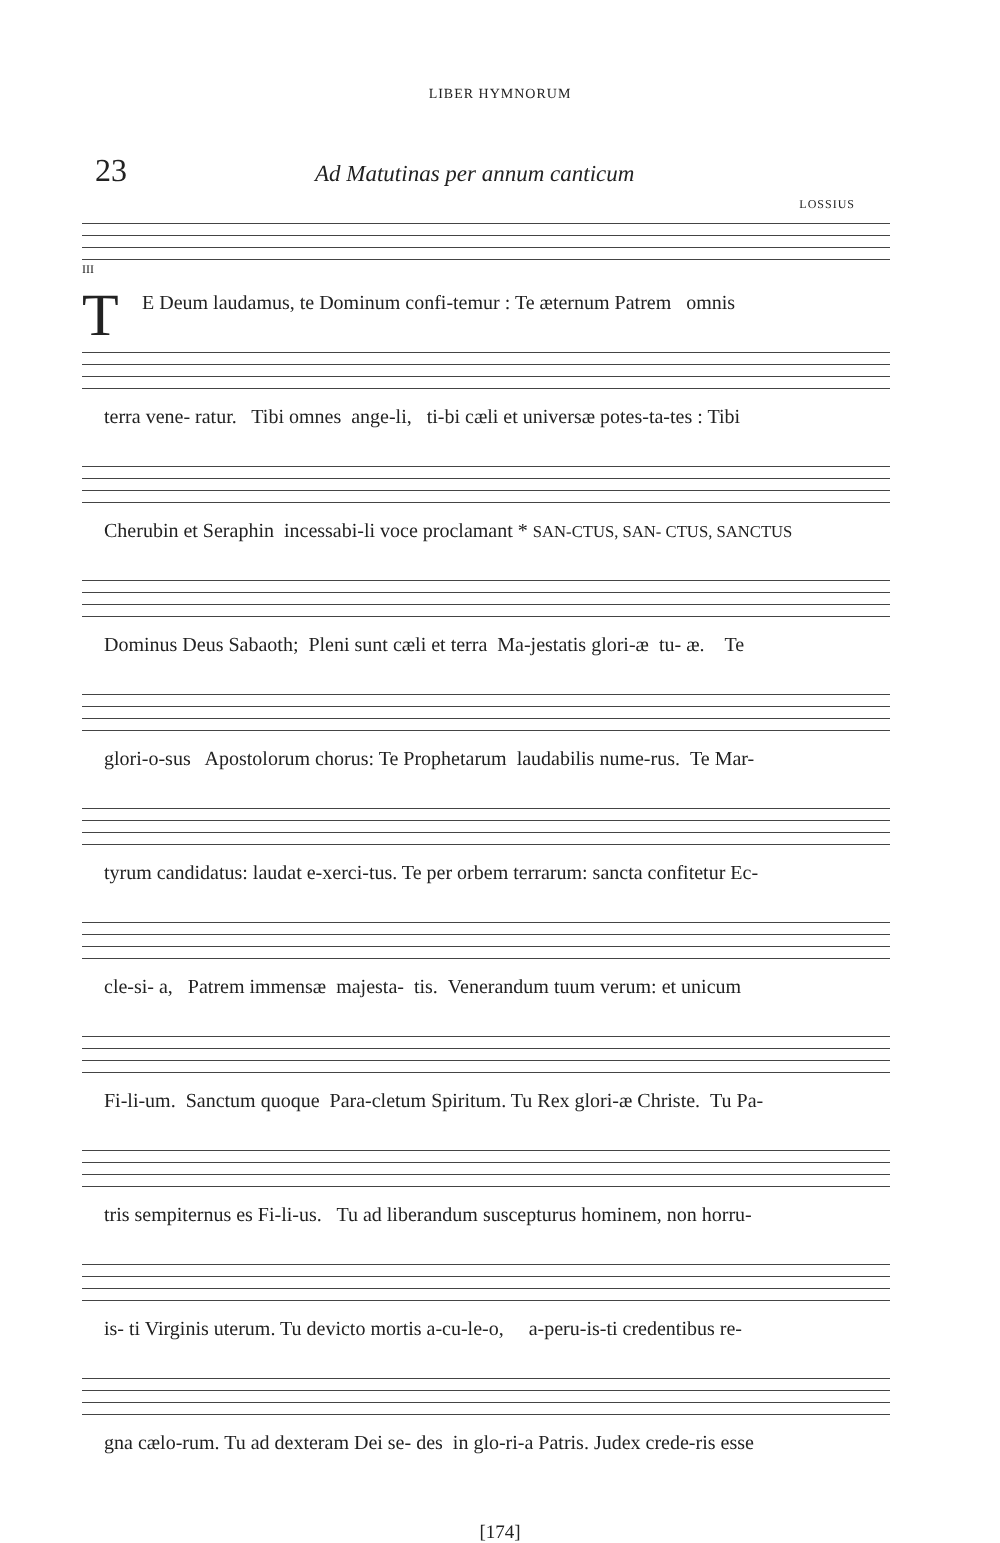LIBER HYMNORUM
23
Ad Matutinas per annum canticum
LOSSIUS
III
T E Deum laudamus, te Dominum confi-temur : Te æternum Patrem omnis
terra vene- ratur. Tibi omnes ange-li, ti-bi cæli et universæ potes-ta-tes : Tibi
Cherubin et Seraphin incessabi-li voce proclamant * SAN-CTUS, SAN- CTUS, SANCTUS
Dominus Deus Sabaoth; Pleni sunt cæli et terra Ma-jestatis glori-æ tu- æ. Te
glori-o-sus Apostolorum chorus: Te Prophetarum laudabilis nume-rus. Te Mar-
tyrum candidatus: laudat e-xerci-tus. Te per orbem terrarum: sancta confitetur Ec-
cle-si- a, Patrem immensæ majesta- tis. Venerandum tuum verum: et unicum
Fi-li-um. Sanctum quoque Para-cletum Spiritum. Tu Rex glori-æ Christe. Tu Pa-
tris sempiternus es Fi-li-us. Tu ad liberandum suscepturus hominem, non horru-
is- ti Virginis uterum. Tu devicto mortis a-cu-le-o, a-peru-is-ti credentibus re-
gna cælo-rum. Tu ad dexteram Dei se- des in glo-ri-a Patris. Judex crede-ris esse
[174]